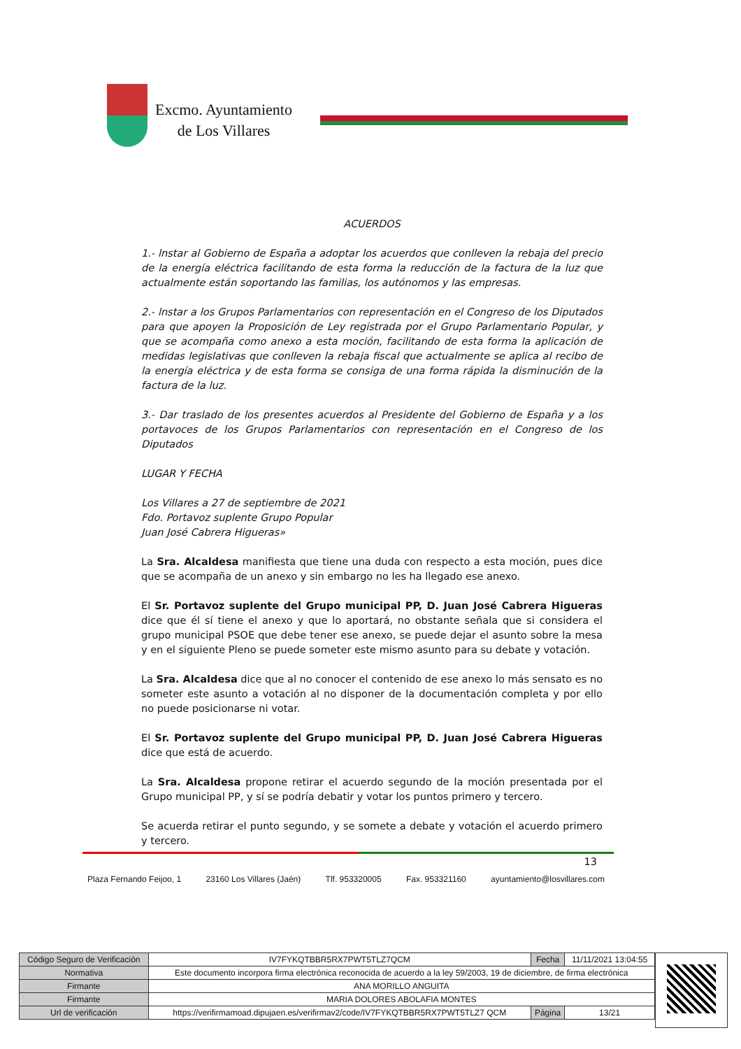Excmo. Ayuntamiento
de Los Villares
ACUERDOS
1.- lnstar al Gobierno de España a adoptar los acuerdos que conlleven la rebaja del precio de la energía eléctrica facilitando de esta forma la reducción de la factura de la luz que actualmente están soportando las familias, los autónomos y las empresas.
2.- lnstar a los Grupos Parlamentarios con representación en el Congreso de los Diputados para que apoyen la Proposición de Ley registrada por el Grupo Parlamentario Popular, y que se acompaña como anexo a esta moción, facilitando de esta forma la aplicación de medidas legislativas que conlleven la rebaja fiscal que actualmente se aplica al recibo de la energía eléctrica y de esta forma se consiga de una forma rápida la disminución de la factura de la luz.
3.- Dar traslado de los presentes acuerdos al Presidente del Gobierno de España y a los portavoces de los Grupos Parlamentarios con representación en el Congreso de los Diputados
LUGAR Y FECHA
Los Villares a 27 de septiembre de 2021
Fdo. Portavoz suplente Grupo Popular
Juan José Cabrera Higueras»
La Sra. Alcaldesa manifiesta que tiene una duda con respecto a esta moción, pues dice que se acompaña de un anexo y sin embargo no les ha llegado ese anexo.
El Sr. Portavoz suplente del Grupo municipal PP, D. Juan José Cabrera Higueras dice que él sí tiene el anexo y que lo aportará, no obstante señala que si considera el grupo municipal PSOE que debe tener ese anexo, se puede dejar el asunto sobre la mesa y en el siguiente Pleno se puede someter este mismo asunto para su debate y votación.
La Sra. Alcaldesa dice que al no conocer el contenido de ese anexo lo más sensato es no someter este asunto a votación al no disponer de la documentación completa y por ello no puede posicionarse ni votar.
El Sr. Portavoz suplente del Grupo municipal PP, D. Juan José Cabrera Higueras dice que está de acuerdo.
La Sra. Alcaldesa propone retirar el acuerdo segundo de la moción presentada por el Grupo municipal PP, y sí se podría debatir y votar los puntos primero y tercero.
Se acuerda retirar el punto segundo, y se somete a debate y votación el acuerdo primero y tercero.
13
Plaza Fernando Feijoo, 1 23160 Los Villares (Jaén) Tlf. 953320005 Fax. 953321160 ayuntamiento@losvillares.com
| Código Seguro de Verificación | IV7FYKQTBBR5RX7PWT5TLZ7QCM | Fecha | 11/11/2021 13:04:55 |
| Normativa | Este documento incorpora firma electrónica reconocida de acuerdo a la ley 59/2003, 19 de diciembre, de firma electrónica | | |
| Firmante | ANA MORILLO ANGUITA | | |
| Firmante | MARIA DOLORES ABOLAFIA MONTES | | |
| Url de verificación | https://verifirmamoad.dipujaen.es/verifirmav2/code/IV7FYKQTBBR5RX7PWT5TLZ7 QCM | Página | 13/21 |